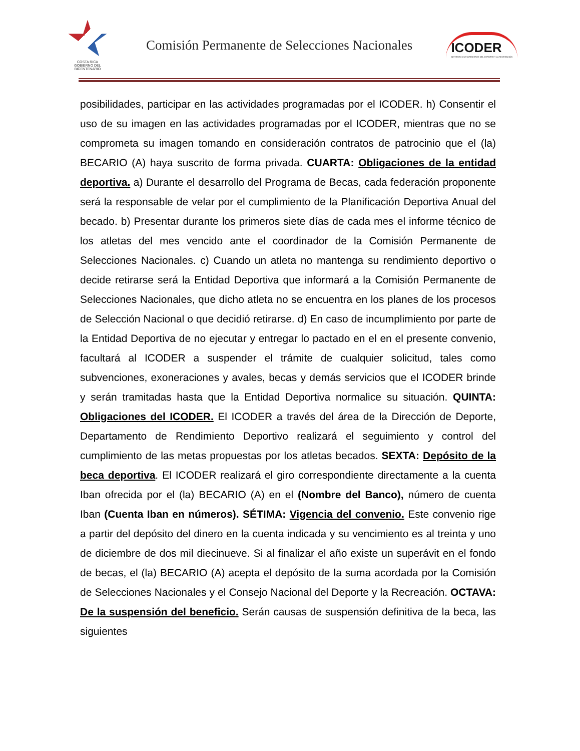COSTA RICA
GOBIERNO DEL BICENTENARIO
Comisión Permanente de Selecciones Nacionales
ICODER
INSTITUTO COSTARRICENSE DEL DEPORTE Y LA RECREACIÓN
posibilidades, participar en las actividades programadas por el ICODER. h) Consentir el uso de su imagen en las actividades programadas por el ICODER, mientras que no se comprometa su imagen tomando en consideración contratos de patrocinio que el (la) BECARIO (A) haya suscrito de forma privada. CUARTA: Obligaciones de la entidad deportiva. a) Durante el desarrollo del Programa de Becas, cada federación proponente será la responsable de velar por el cumplimiento de la Planificación Deportiva Anual del becado. b) Presentar durante los primeros siete días de cada mes el informe técnico de los atletas del mes vencido ante el coordinador de la Comisión Permanente de Selecciones Nacionales. c) Cuando un atleta no mantenga su rendimiento deportivo o decide retirarse será la Entidad Deportiva que informará a la Comisión Permanente de Selecciones Nacionales, que dicho atleta no se encuentra en los planes de los procesos de Selección Nacional o que decidió retirarse. d) En caso de incumplimiento por parte de la Entidad Deportiva de no ejecutar y entregar lo pactado en el en el presente convenio, facultará al ICODER a suspender el trámite de cualquier solicitud, tales como subvenciones, exoneraciones y avales, becas y demás servicios que el ICODER brinde y serán tramitadas hasta que la Entidad Deportiva normalice su situación. QUINTA: Obligaciones del ICODER. El ICODER a través del área de la Dirección de Deporte, Departamento de Rendimiento Deportivo realizará el seguimiento y control del cumplimiento de las metas propuestas por los atletas becados. SEXTA: Depósito de la beca deportiva. El ICODER realizará el giro correspondiente directamente a la cuenta Iban ofrecida por el (la) BECARIO (A) en el (Nombre del Banco), número de cuenta Iban (Cuenta Iban en números). SÉTIMA: Vigencia del convenio. Este convenio rige a partir del depósito del dinero en la cuenta indicada y su vencimiento es al treinta y uno de diciembre de dos mil diecinueve. Si al finalizar el año existe un superávit en el fondo de becas, el (la) BECARIO (A) acepta el depósito de la suma acordada por la Comisión de Selecciones Nacionales y el Consejo Nacional del Deporte y la Recreación. OCTAVA: De la suspensión del beneficio. Serán causas de suspensión definitiva de la beca, las siguientes